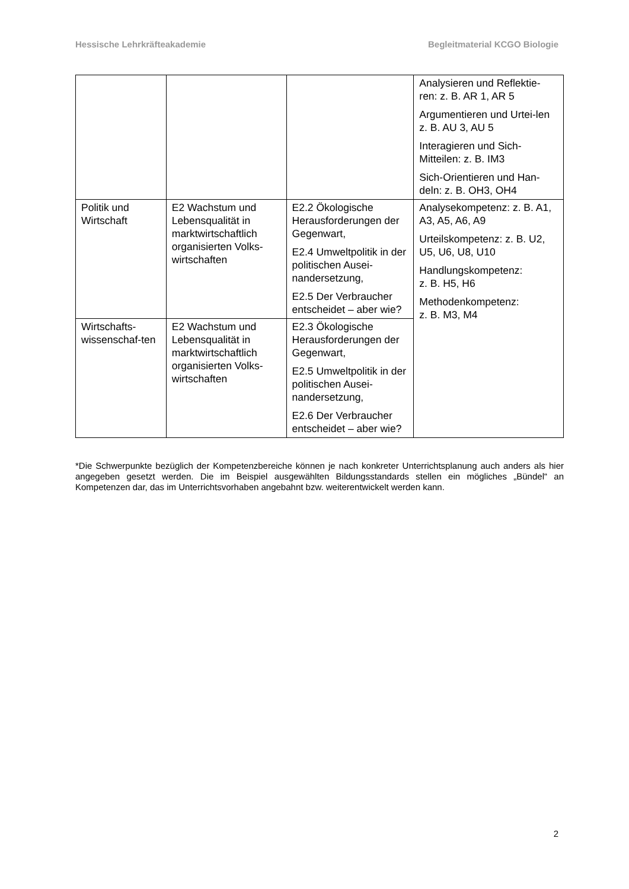Hessische Lehrkräfteakademie Begleitmaterial KCGO Biologie
| | | | Analysieren und Reflektie-ren: z. B. AR 1, AR 5 Argumentieren und Urtei-len z. B. AU 3, AU 5 Interagieren und Sich-Mitteilen: z. B. IM3 Sich-Orientieren und Han-deln: z. B. OH3, OH4 |
| Politik und Wirtschaft | E2 Wachstum und Lebensqualität in marktwirtschaftlich organisierten Volks-wirtschaften | E2.2 Ökologische Herausforderungen der Gegenwart, E2.4 Umweltpolitik in der politischen Ausei-nandersetzung, E2.5 Der Verbraucher entscheidet – aber wie? | Analysekompetenz: z. B. A1, A3, A5, A6, A9 Urteilskompetenz: z. B. U2, U5, U6, U8, U10 Handlungskompetenz: z. B. H5, H6 Methodenkompetenz: z. B. M3, M4 |
| Wirtschafts-wissenschaf-ten | E2 Wachstum und Lebensqualität in marktwirtschaftlich organisierten Volks-wirtschaften | E2.3 Ökologische Herausforderungen der Gegenwart, E2.5 Umweltpolitik in der politischen Ausei-nandersetzung, E2.6 Der Verbraucher entscheidet – aber wie? | |
*Die Schwerpunkte bezüglich der Kompetenzbereiche können je nach konkreter Unterrichtsplanung auch anders als hier angegeben gesetzt werden. Die im Beispiel ausgewählten Bildungsstandards stellen ein mögliches „Bündel“ an Kompetenzen dar, das im Unterrichtsvorhaben angebahnt bzw. weiterentwickelt werden kann.
2